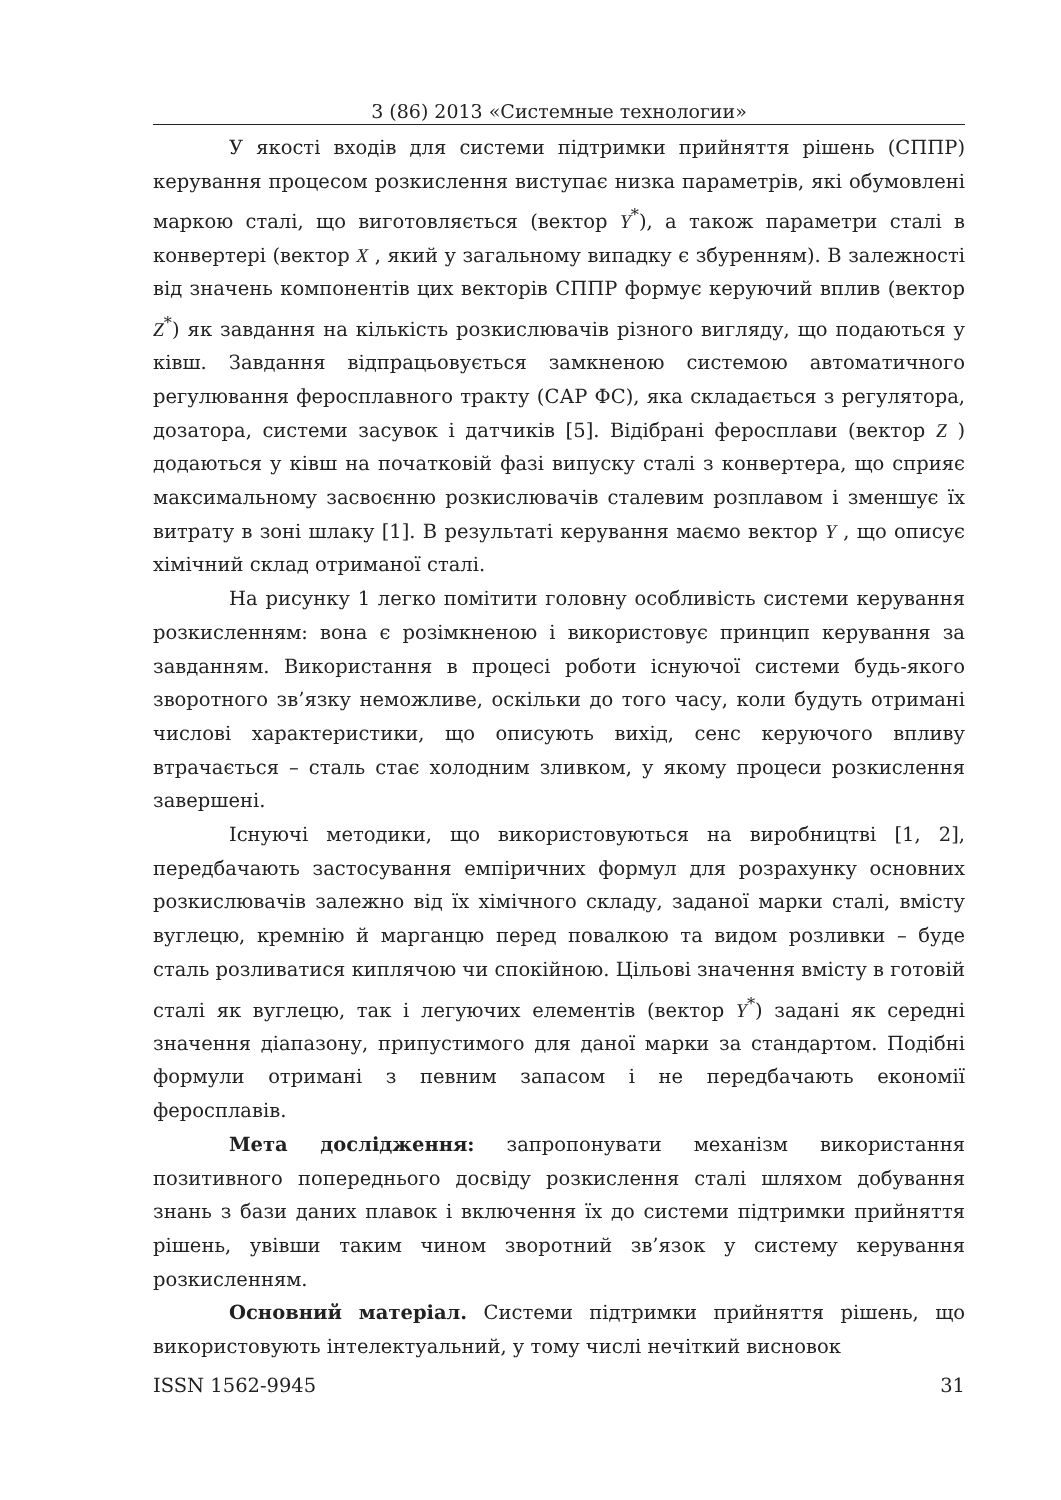3 (86) 2013 «Системные технологии»
У якості входів для системи підтримки прийняття рішень (СППР) керування процесом розкислення виступає низка параметрів, які обумовлені маркою сталі, що виготовляється (вектор Y<sup>*</sup>), а також параметри сталі в конвертері (вектор X , який у загальному випадку є збуренням). В залежності від значень компонентів цих векторів СППР формує керуючий вплив (вектор Z<sup>*</sup>) як завдання на кількість розкислювачів різного вигляду, що подаються у ківш. Завдання відпрацьовується замкненою системою автоматичного регулювання феросплавного тракту (САР ФС), яка складається з регулятора, дозатора, системи засувок і датчиків [5]. Відібрані феросплави (вектор Z ) додаються у ківш на початковій фазі випуску сталі з конвертера, що сприяє максимальному засвоєнню розкислювачів сталевим розплавом і зменшує їх витрату в зоні шлаку [1]. В результаті керування маємо вектор Y , що описує хімічний склад отриманої сталі.
На рисунку 1 легко помітити головну особливість системи керування розкисленням: вона є розімкненою і використовує принцип керування за завданням. Використання в процесі роботи існуючої системи будь-якого зворотного зв’язку неможливе, оскільки до того часу, коли будуть отримані числові характеристики, що описують вихід, сенс керуючого впливу втрачається – сталь стає холодним зливком, у якому процеси розкислення завершені.
Існуючі методики, що використовуються на виробництві [1, 2], передбачають застосування емпіричних формул для розрахунку основних розкислювачів залежно від їх хімічного складу, заданої марки сталі, вмісту вуглецю, кремнію й марганцю перед повалкою та видом розливки – буде сталь розливатися киплячою чи спокійною. Цільові значення вмісту в готовій сталі як вуглецю, так і легуючих елементів (вектор Y<sup>*</sup>) задані як середні значення діапазону, припустимого для даної марки за стандартом. Подібні формули отримані з певним запасом і не передбачають економії феросплавів.
Мета дослідження: запропонувати механізм використання позитивного попереднього досвіду розкислення сталі шляхом добування знань з бази даних плавок і включення їх до системи підтримки прийняття рішень, увівши таким чином зворотний зв’язок у систему керування розкисленням.
Основний матеріал. Системи підтримки прийняття рішень, що використовують інтелектуальний, у тому числі нечіткий висновок
ISSN 1562-9945 31